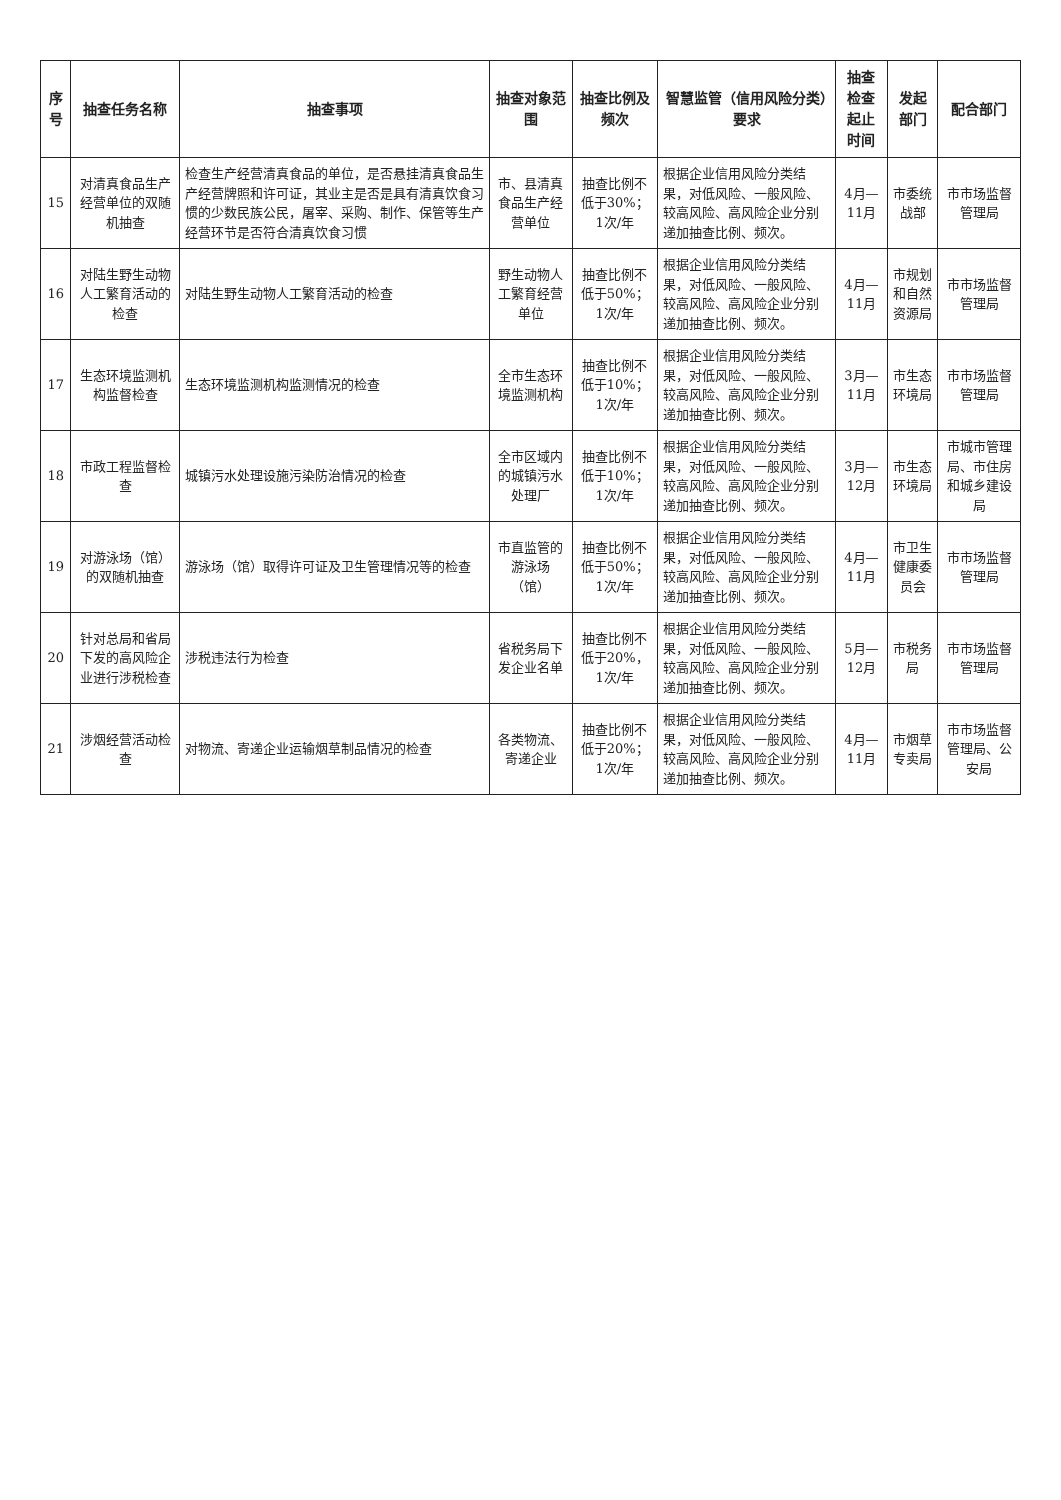| 序号 | 抽查任务名称 | 抽查事项 | 抽查对象范围 | 抽查比例及频次 | 智慧监管（信用风险分类）要求 | 抽查检查起止时间 | 发起部门 | 配合部门 |
| --- | --- | --- | --- | --- | --- | --- | --- | --- |
| 15 | 对清真食品生产经营单位的双随机抽查 | 检查生产经营清真食品的单位，是否悬挂清真食品生产经营牌照和许可证，其业主是否是具有清真饮食习惯的少数民族公民，屠宰、采购、制作、保管等生产经营环节是否符合清真饮食习惯 | 市、县清真食品生产经营单位 | 抽查比例不低于30%；1次/年 | 根据企业信用风险分类结果，对低风险、一般风险、较高风险、高风险企业分别递加抽查比例、频次。 | 4月—11月 | 市委统战部 | 市市场监督管理局 |
| 16 | 对陆生野生动物人工繁育活动的检查 | 对陆生野生动物人工繁育活动的检查 | 野生动物人工繁育经营单位 | 抽查比例不低于50%；1次/年 | 根据企业信用风险分类结果，对低风险、一般风险、较高风险、高风险企业分别递加抽查比例、频次。 | 4月—11月 | 市规划和自然资源局 | 市市场监督管理局 |
| 17 | 生态环境监测机构监督检查 | 生态环境监测机构监测情况的检查 | 全市生态环境监测机构 | 抽查比例不低于10%；1次/年 | 根据企业信用风险分类结果，对低风险、一般风险、较高风险、高风险企业分别递加抽查比例、频次。 | 3月—11月 | 市生态环境局 | 市市场监督管理局 |
| 18 | 市政工程监督检查 | 城镇污水处理设施污染防治情况的检查 | 全市区域内的城镇污水处理厂 | 抽查比例不低于10%；1次/年 | 根据企业信用风险分类结果，对低风险、一般风险、较高风险、高风险企业分别递加抽查比例、频次。 | 3月—12月 | 市生态环境局 | 市城市管理局、市住房和城乡建设局 |
| 19 | 对游泳场（馆）的双随机抽查 | 游泳场（馆）取得许可证及卫生管理情况等的检查 | 市直监管的游泳场（馆） | 抽查比例不低于50%；1次/年 | 根据企业信用风险分类结果，对低风险、一般风险、较高风险、高风险企业分别递加抽查比例、频次。 | 4月—11月 | 市卫生健康委员会 | 市市场监督管理局 |
| 20 | 针对总局和省局下发的高风险企业进行涉税检查 | 涉税违法行为检查 | 省税务局下发企业名单 | 抽查比例不低于20%，1次/年 | 根据企业信用风险分类结果，对低风险、一般风险、较高风险、高风险企业分别递加抽查比例、频次。 | 5月—12月 | 市税务局 | 市市场监督管理局 |
| 21 | 涉烟经营活动检查 | 对物流、寄递企业运输烟草制品情况的检查 | 各类物流、寄递企业 | 抽查比例不低于20%；1次/年 | 根据企业信用风险分类结果，对低风险、一般风险、较高风险、高风险企业分别递加抽查比例、频次。 | 4月—11月 | 市烟草专卖局 | 市市场监督管理局、公安局 |